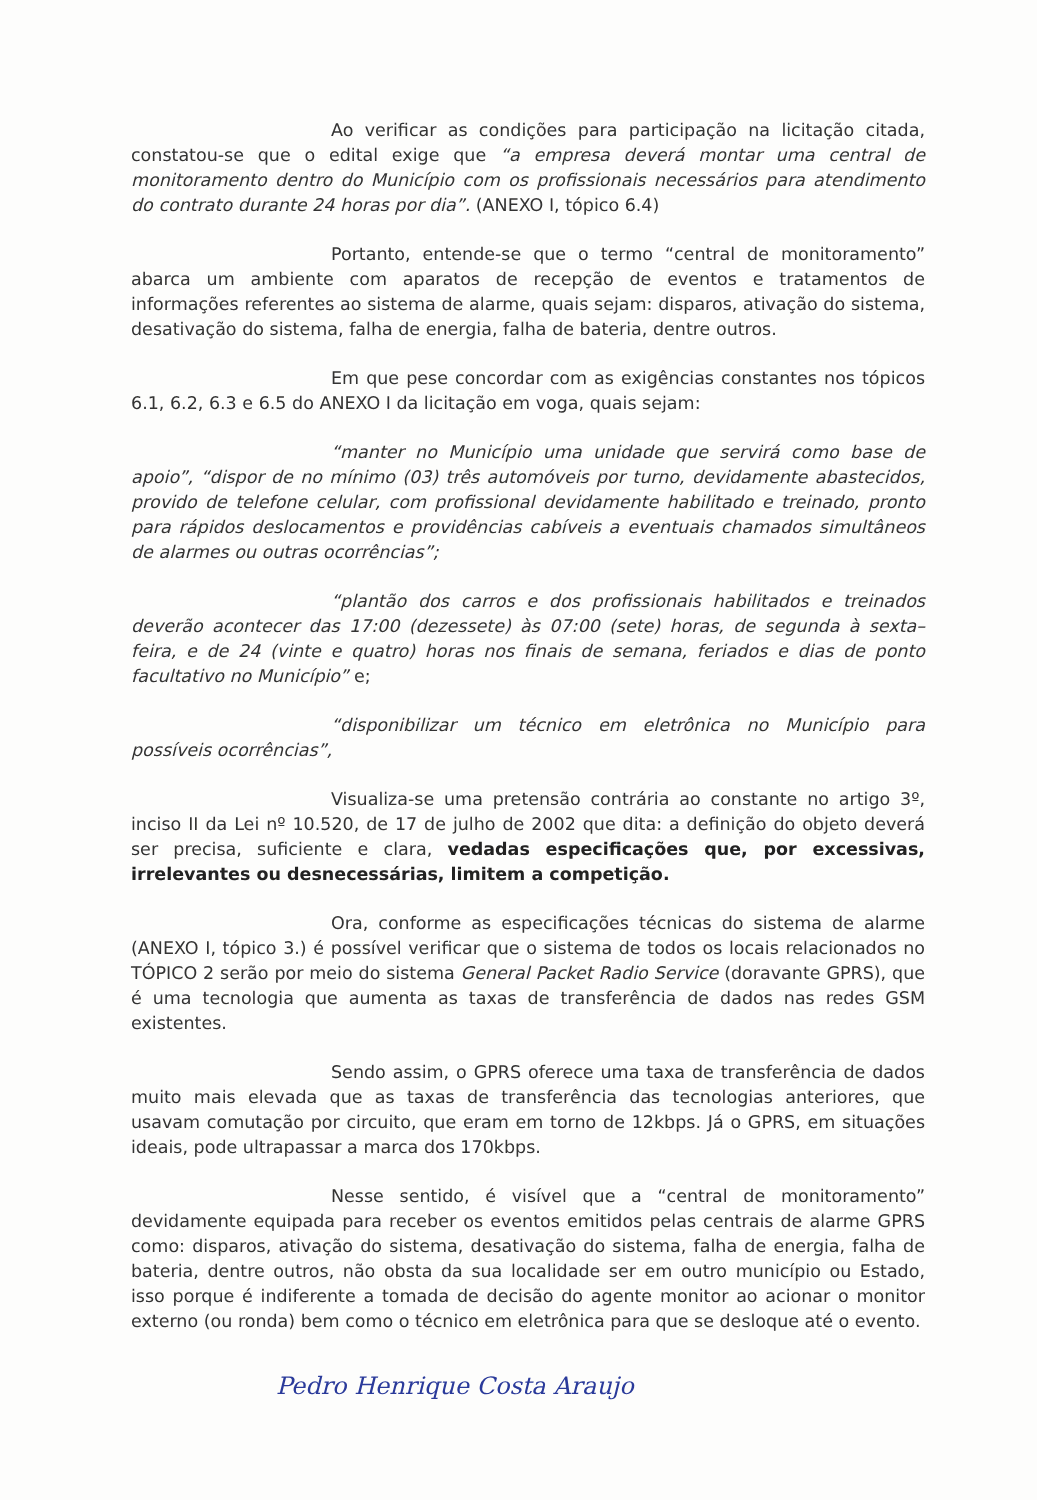Ao verificar as condições para participação na licitação citada, constatou-se que o edital exige que “a empresa deverá montar uma central de monitoramento dentro do Município com os profissionais necessários para atendimento do contrato durante 24 horas por dia”. (ANEXO I, tópico 6.4)
Portanto, entende-se que o termo “central de monitoramento” abarca um ambiente com aparatos de recepção de eventos e tratamentos de informações referentes ao sistema de alarme, quais sejam: disparos, ativação do sistema, desativação do sistema, falha de energia, falha de bateria, dentre outros.
Em que pese concordar com as exigências constantes nos tópicos 6.1, 6.2, 6.3 e 6.5 do ANEXO I da licitação em voga, quais sejam:
“manter no Município uma unidade que servirá como base de apoio”, “dispor de no mínimo (03) três automóveis por turno, devidamente abastecidos, provido de telefone celular, com profissional devidamente habilitado e treinado, pronto para rápidos deslocamentos e providências cabíveis a eventuais chamados simultâneos de alarmes ou outras ocorrências”;
“plantão dos carros e dos profissionais habilitados e treinados deverão acontecer das 17:00 (dezessete) às 07:00 (sete) horas, de segunda à sexta– feira, e de 24 (vinte e quatro) horas nos finais de semana, feriados e dias de ponto facultativo no Município” e;
“disponibilizar um técnico em eletrônica no Município para possíveis ocorrências”,
Visualiza-se uma pretensão contrária ao constante no artigo 3º, inciso II da Lei nº 10.520, de 17 de julho de 2002 que dita: a definição do objeto deverá ser precisa, suficiente e clara, vedadas especificações que, por excessivas, irrelevantes ou desnecessárias, limitem a competição.
Ora, conforme as especificações técnicas do sistema de alarme (ANEXO I, tópico 3.) é possível verificar que o sistema de todos os locais relacionados no TÓPICO 2 serão por meio do sistema General Packet Radio Service (doravante GPRS), que é uma tecnologia que aumenta as taxas de transferência de dados nas redes GSM existentes.
Sendo assim, o GPRS oferece uma taxa de transferência de dados muito mais elevada que as taxas de transferência das tecnologias anteriores, que usavam comutação por circuito, que eram em torno de 12kbps. Já o GPRS, em situações ideais, pode ultrapassar a marca dos 170kbps.
Nesse sentido, é visível que a “central de monitoramento” devidamente equipada para receber os eventos emitidos pelas centrais de alarme GPRS como: disparos, ativação do sistema, desativação do sistema, falha de energia, falha de bateria, dentre outros, não obsta da sua localidade ser em outro município ou Estado, isso porque é indiferente a tomada de decisão do agente monitor ao acionar o monitor externo (ou ronda) bem como o técnico em eletrônica para que se desloque até o evento.
Pedro Henrique Costa Araujo